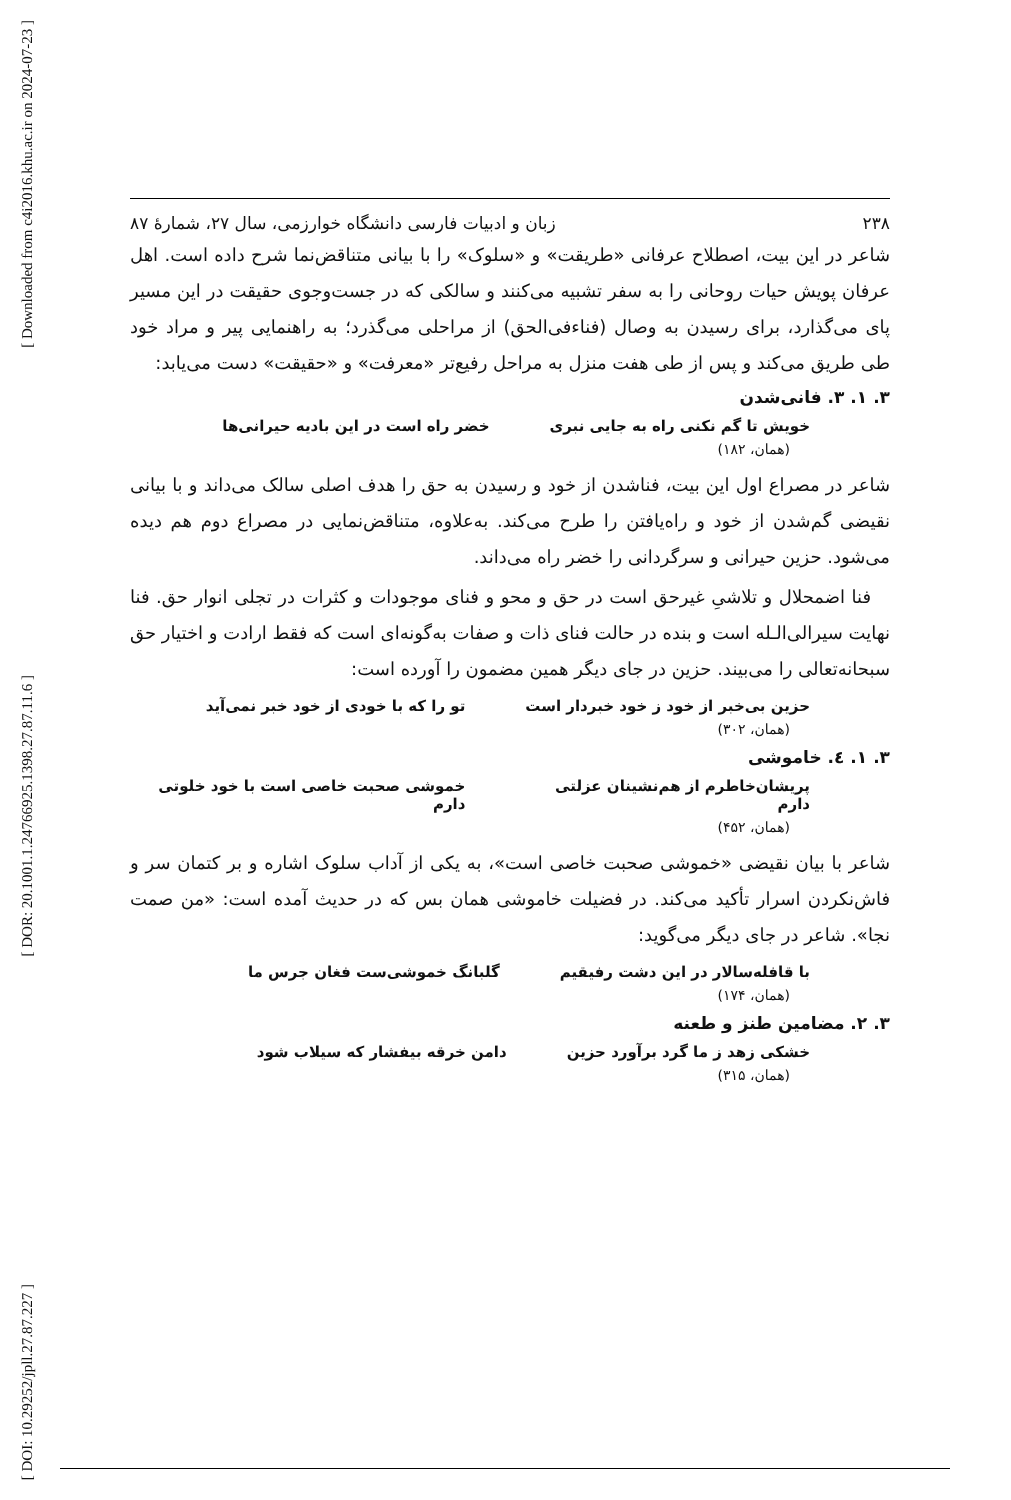[ Downloaded from c4i2016.khu.ac.ir on 2024-07-23 ]
[ DOR: 20.1001.1.24766925.1398.27.87.11.6 ]
[ DOI: 10.29252/jpll.27.87.227 ]
۲۳۸ زبان و ادبیات فارسی دانشگاه خوارزمی، سال ۲۷، شمارهٔ ۸۷
شاعر در این بیت، اصطلاح عرفانی «طریقت» و «سلوک» را با بیانی متناقض‌نما شرح داده است. اهل عرفان پویش حیات روحانی را به سفر تشبیه می‌کنند و سالکی که در جست‌وجوی حقیقت در این مسیر پای می‌گذارد، برای رسیدن به وصال (فناءفی‌الحق) از مراحلی می‌گذرد؛ به راهنمایی پیر و مراد خود طی طریق می‌کند و پس از طی هفت منزل به مراحل رفیع‌تر «معرفت» و «حقیقت» دست می‌یابد:
۳. ۱. ۳. فانی‌شدن
خویش تا گم نکنی راه به جایی نبری خضر راه است در این بادیه حیرانی‌ها
(همان، ۱۸۲)
شاعر در مصراع اول این بیت، فناشدن از خود و رسیدن به حق را هدف اصلی سالک می‌داند و با بیانی نقیضی گم‌شدن از خود و راه‌یافتن را طرح می‌کند. به‌علاوه، متناقض‌نمایی در مصراع دوم هم دیده می‌شود. حزین حیرانی و سرگردانی را خضر راه می‌داند.
فنا اضمحلال و تلاشیِ غیرحق است در حق و محو و فنای موجودات و کثرات در تجلی انوار حق. فنا نهایت سیرالی‌الـله است و بنده در حالت فنای ذات و صفات به‌گونه‌ای است که فقط ارادت و اختیار حق سبحانه‌تعالی را می‌بیند. حزین در جای دیگر همین مضمون را آورده است:
حزین بی‌خبر از خود ز خود خبردار است تو را که با خودی از خود خبر نمی‌آید
(همان، ۳۰۲)
۳. ۱. ٤. خاموشی
پریشان‌خاطرم از هم‌نشینان عزلتی دارم خموشی صحبت خاصی است با خود خلوتی دارم
(همان، ۴۵۲)
شاعر با بیان نقیضی «خموشی صحبت خاصی است»، به یکی از آداب سلوک اشاره و بر کتمان سر و فاش‌نکردن اسرار تأکید می‌کند. در فضیلت خاموشی همان بس که در حدیث آمده است: «من صمت نجا». شاعر در جای دیگر می‌گوید:
با قافله‌سالار در این دشت رفیقیم گلبانگ خموشی‌ست فغان جرس ما
(همان، ۱۷۴)
۳. ۲. مضامین طنز و طعنه
خشکی زهد ز ما گرد برآورد حزین دامن خرقه بیفشار که سیلاب شود
(همان، ۳۱۵)